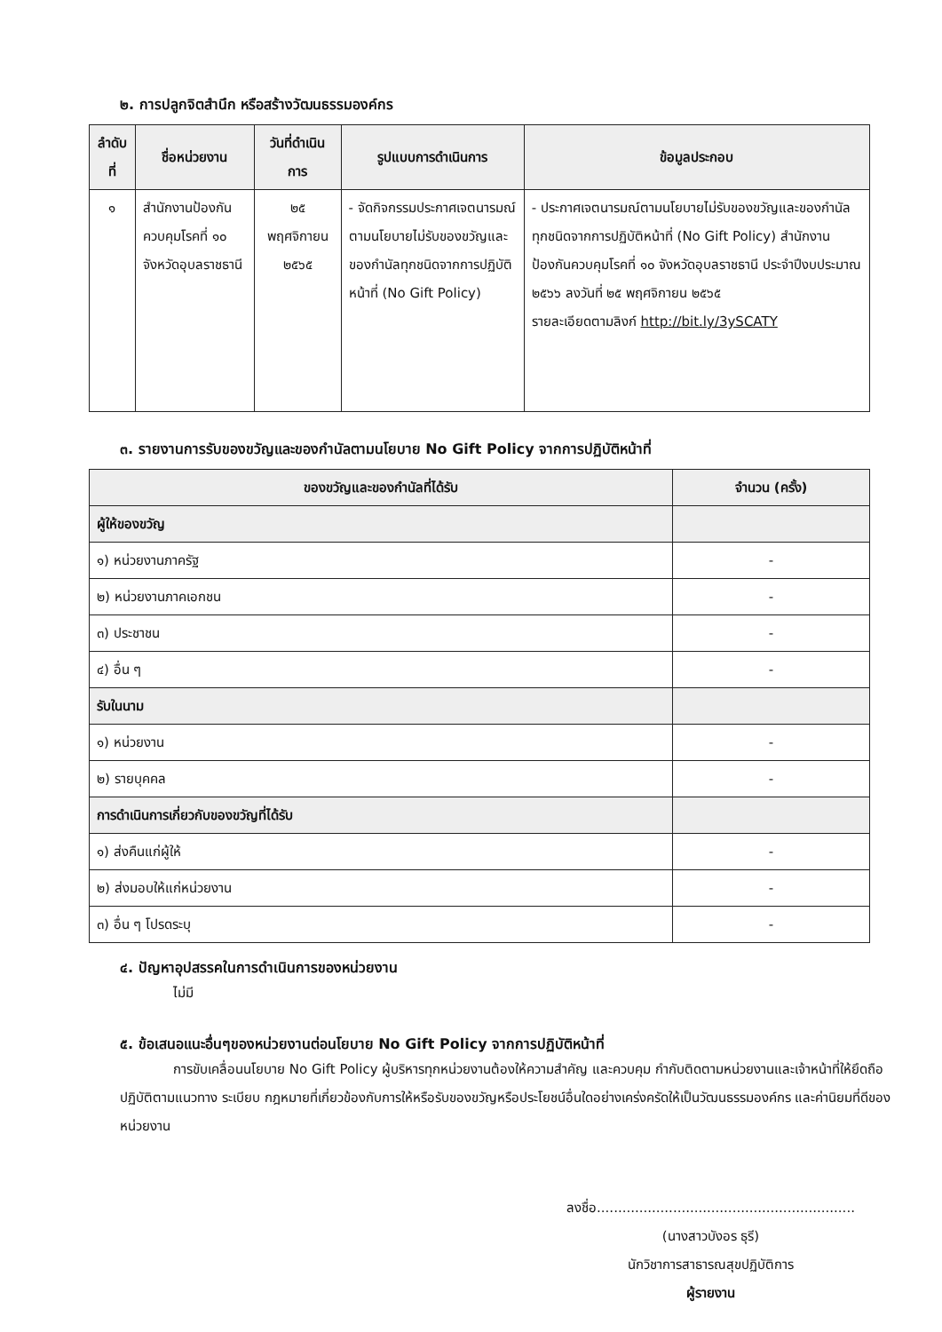๒. การปลูกจิตสำนึก หรือสร้างวัฒนธรรมองค์กร
| ลำดับที่ | ชื่อหน่วยงาน | วันที่ดำเนินการ | รูปแบบการดำเนินการ | ข้อมูลประกอบ |
| --- | --- | --- | --- | --- |
| ๑ | สำนักงานป้องกันควบคุมโรคที่ ๑๐ จังหวัดอุบลราชธานี | ๒๕ พฤศจิกายน ๒๕๖๕ | - จัดกิจกรรมประกาศเจตนารมณ์ตามนโยบายไม่รับของขวัญและของกำนัลทุกชนิดจากการปฏิบัติหน้าที่ (No Gift Policy) | - ประกาศเจตนารมณ์ตามนโยบายไม่รับของขวัญและของกำนัลทุกชนิดจากการปฏิบัติหน้าที่ (No Gift Policy) สำนักงานป้องกันควบคุมโรคที่ ๑๐ จังหวัดอุบลราชธานี ประจำปีงบประมาณ ๒๕๖๖ ลงวันที่ ๒๕ พฤศจิกายน ๒๕๖๕ รายละเอียดตามลิงก์ http://bit.ly/3ySCATY |
๓. รายงานการรับของขวัญและของกำนัลตามนโยบาย No Gift Policy จากการปฏิบัติหน้าที่
| ของขวัญและของกำนัลที่ได้รับ | จำนวน (ครั้ง) |
| --- | --- |
| ผู้ให้ของขวัญ | |
| ๑) หน่วยงานภาครัฐ | - |
| ๒) หน่วยงานภาคเอกชน | - |
| ๓) ประชาชน | - |
| ๔) อื่น ๆ | - |
| รับในนาม | |
| ๑) หน่วยงาน | - |
| ๒) รายบุคคล | - |
| การดำเนินการเกี่ยวกับของขวัญที่ได้รับ | |
| ๑) ส่งคืนแก่ผู้ให้ | - |
| ๒) ส่งมอบให้แก่หน่วยงาน | - |
| ๓) อื่น ๆ โปรดระบุ | - |
๔. ปัญหาอุปสรรคในการดำเนินการของหน่วยงาน
ไม่มี
๕. ข้อเสนอแนะอื่นๆของหน่วยงานต่อนโยบาย No Gift Policy จากการปฏิบัติหน้าที่
การขับเคลื่อนนโยบาย No Gift Policy ผู้บริหารทุกหน่วยงานต้องให้ความสำคัญ และควบคุม กำกับติดตามหน่วยงานและเจ้าหน้าที่ให้ยึดถือปฏิบัติตามแนวทาง ระเบียบ กฎหมายที่เกี่ยวข้องกับการให้หรือรับของขวัญหรือประโยชน์อื่นใดอย่างเคร่งครัดให้เป็นวัฒนธรรมองค์กร และค่านิยมที่ดีของหน่วยงาน
ลงชื่อ.............................................................
(นางสาวบังอร ธุรี)
นักวิชาการสาธารณสุขปฏิบัติการ
ผู้รายงาน